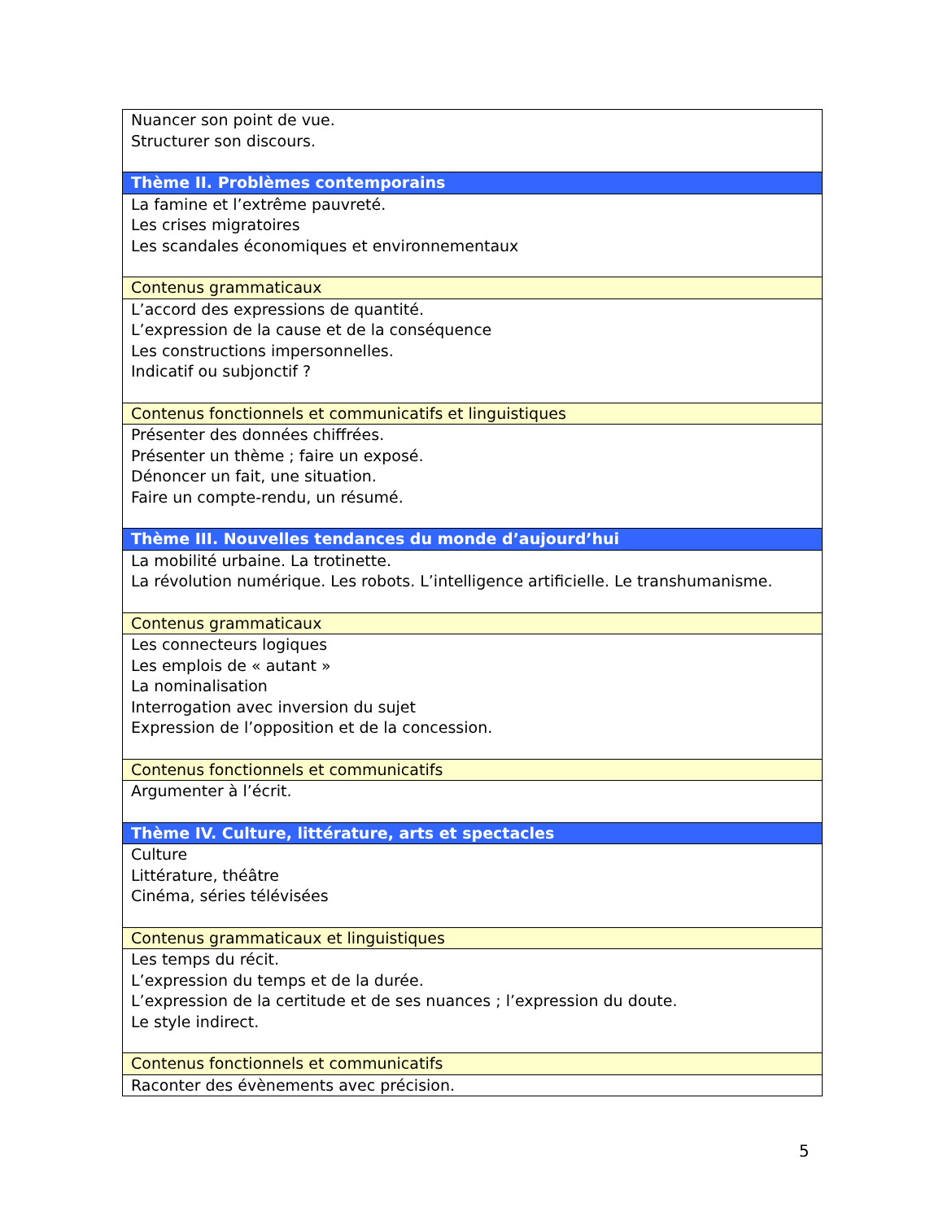| Nuancer son point de vue. Structurer son discours. |
| Thème II. Problèmes contemporains |
| La famine et l’extrême pauvreté. Les crises migratoires Les scandales économiques et environnementaux |
| Contenus grammaticaux |
| L’accord des expressions de quantité. L’expression de la cause et de la conséquence Les constructions impersonnelles. Indicatif ou subjonctif ? |
| Contenus fonctionnels et communicatifs et linguistiques |
| Présenter des données chiffrées. Présenter un thème ; faire un exposé. Dénoncer un fait, une situation. Faire un compte-rendu, un résumé. |
| Thème III. Nouvelles tendances du monde d’aujourd’hui |
| La mobilité urbaine. La trotinette. La révolution numérique. Les robots. L’intelligence artificielle. Le transhumanisme. |
| Contenus grammaticaux |
| Les connecteurs logiques Les emplois de « autant » La nominalisation Interrogation avec inversion du sujet Expression de l’opposition et de la concession. |
| Contenus fonctionnels et communicatifs |
| Argumenter à l’écrit. |
| Thème IV. Culture, littérature, arts et spectacles |
| Culture Littérature, théâtre Cinéma, séries télévisées |
| Contenus grammaticaux et linguistiques |
| Les temps du récit. L’expression du temps et de la durée. L’expression de la certitude et de ses nuances ; l’expression du doute. Le style indirect. |
| Contenus fonctionnels et communicatifs |
| Raconter des évènements avec précision. |
5